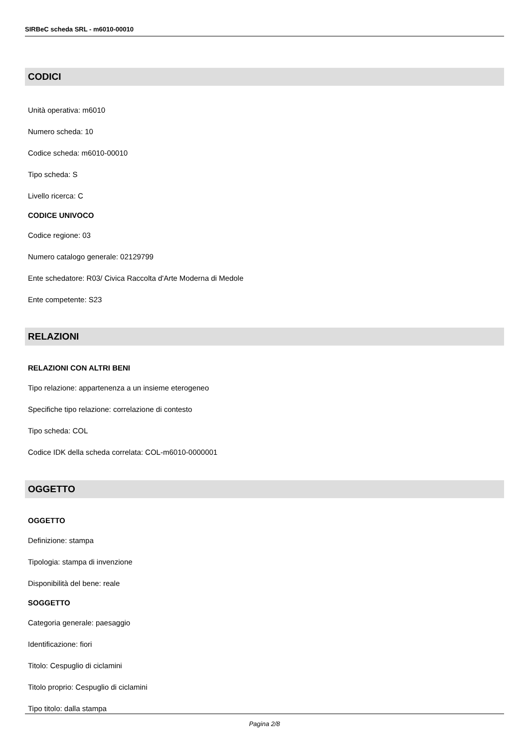SIRBeC scheda SRL - m6010-00010
CODICI
Unità operativa: m6010
Numero scheda: 10
Codice scheda: m6010-00010
Tipo scheda: S
Livello ricerca: C
CODICE UNIVOCO
Codice regione: 03
Numero catalogo generale: 02129799
Ente schedatore: R03/ Civica Raccolta d'Arte Moderna di Medole
Ente competente: S23
RELAZIONI
RELAZIONI CON ALTRI BENI
Tipo relazione: appartenenza a un insieme eterogeneo
Specifiche tipo relazione: correlazione di contesto
Tipo scheda: COL
Codice IDK della scheda correlata: COL-m6010-0000001
OGGETTO
OGGETTO
Definizione: stampa
Tipologia: stampa di invenzione
Disponibilità del bene: reale
SOGGETTO
Categoria generale: paesaggio
Identificazione: fiori
Titolo: Cespuglio di ciclamini
Titolo proprio: Cespuglio di ciclamini
Tipo titolo: dalla stampa
Pagina 2/8